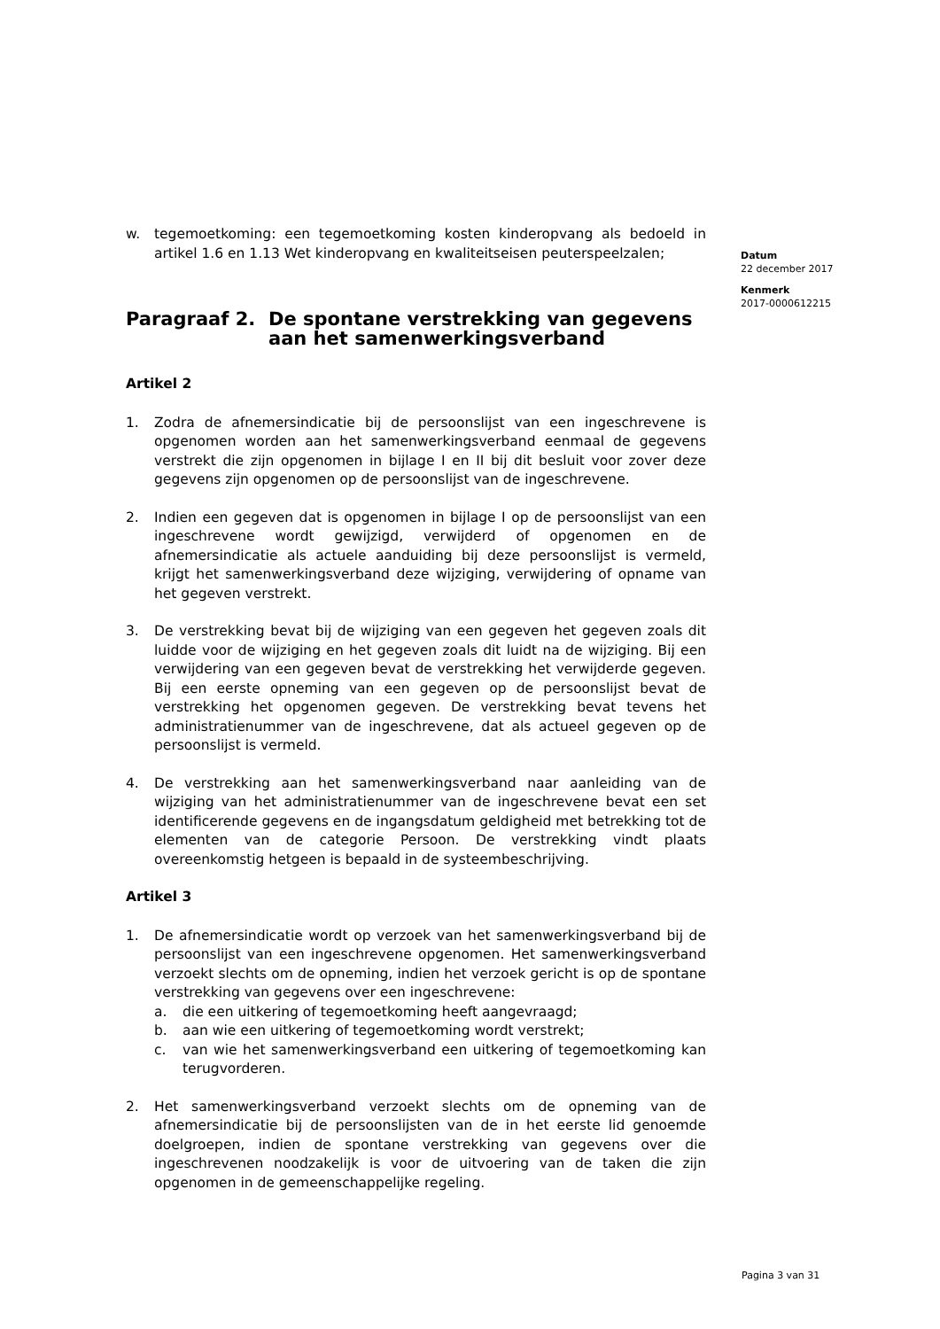Datum
22 december 2017
Kenmerk
2017-0000612215
w. tegemoetkoming: een tegemoetkoming kosten kinderopvang als bedoeld in artikel 1.6 en 1.13 Wet kinderopvang en kwaliteitseisen peuterspeelzalen;
Paragraaf 2. De spontane verstrekking van gegevens aan het samenwerkingsverband
Artikel 2
1. Zodra de afnemersindicatie bij de persoonslijst van een ingeschrevene is opgenomen worden aan het samenwerkingsverband eenmaal de gegevens verstrekt die zijn opgenomen in bijlage I en II bij dit besluit voor zover deze gegevens zijn opgenomen op de persoonslijst van de ingeschrevene.
2. Indien een gegeven dat is opgenomen in bijlage I op de persoonslijst van een ingeschrevene wordt gewijzigd, verwijderd of opgenomen en de afnemersindicatie als actuele aanduiding bij deze persoonslijst is vermeld, krijgt het samenwerkingsverband deze wijziging, verwijdering of opname van het gegeven verstrekt.
3. De verstrekking bevat bij de wijziging van een gegeven het gegeven zoals dit luidde voor de wijziging en het gegeven zoals dit luidt na de wijziging. Bij een verwijdering van een gegeven bevat de verstrekking het verwijderde gegeven. Bij een eerste opneming van een gegeven op de persoonslijst bevat de verstrekking het opgenomen gegeven. De verstrekking bevat tevens het administratienummer van de ingeschrevene, dat als actueel gegeven op de persoonslijst is vermeld.
4. De verstrekking aan het samenwerkingsverband naar aanleiding van de wijziging van het administratienummer van de ingeschrevene bevat een set identificerende gegevens en de ingangsdatum geldigheid met betrekking tot de elementen van de categorie Persoon. De verstrekking vindt plaats overeenkomstig hetgeen is bepaald in de systeembeschrijving.
Artikel 3
1. De afnemersindicatie wordt op verzoek van het samenwerkingsverband bij de persoonslijst van een ingeschrevene opgenomen. Het samenwerkingsverband verzoekt slechts om de opneming, indien het verzoek gericht is op de spontane verstrekking van gegevens over een ingeschrevene:
a. die een uitkering of tegemoetkoming heeft aangevraagd;
b. aan wie een uitkering of tegemoetkoming wordt verstrekt;
c. van wie het samenwerkingsverband een uitkering of tegemoetkoming kan terugvorderen.
2. Het samenwerkingsverband verzoekt slechts om de opneming van de afnemersindicatie bij de persoonslijsten van de in het eerste lid genoemde doelgroepen, indien de spontane verstrekking van gegevens over die ingeschrevenen noodzakelijk is voor de uitvoering van de taken die zijn opgenomen in de gemeenschappelijke regeling.
Pagina 3 van 31